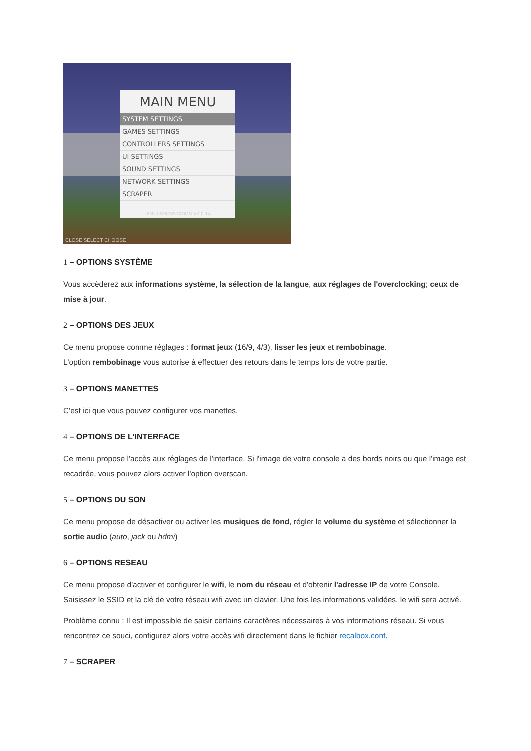MAIN MENU
SYSTEM SETTINGS
GAMES SETTINGS
CONTROLLERS SETTINGS
UI SETTINGS
SOUND SETTINGS
NETWORK SETTINGS
SCRAPER
EMULATIONSTATION V2.0.1A
CLOSE SELECT CHOOSE
1 – OPTIONS SYSTÈME
Vous accèderez aux informations système, la sélection de la langue, aux réglages de l'overclocking; ceux de mise à jour.
2 – OPTIONS DES JEUX
Ce menu propose comme réglages : format jeux (16/9, 4/3), lisser les jeux et rembobinage.
L'option rembobinage vous autorise à effectuer des retours dans le temps lors de votre partie.
3 – OPTIONS MANETTES
C'est ici que vous pouvez configurer vos manettes.
4 – OPTIONS DE L'INTERFACE
Ce menu propose l'accès aux réglages de l'interface. Si l'image de votre console a des bords noirs ou que l'image est recadrée, vous pouvez alors activer l'option overscan.
5 – OPTIONS DU SON
Ce menu propose de désactiver ou activer les musiques de fond, régler le volume du système et sélectionner la sortie audio (auto, jack ou hdmi)
6 – OPTIONS RESEAU
Ce menu propose d'activer et configurer le wifi, le nom du réseau et d'obtenir l'adresse IP de votre Console. Saisissez le SSID et la clé de votre réseau wifi avec un clavier. Une fois les informations validées, le wifi sera activé.
Problème connu : Il est impossible de saisir certains caractères nécessaires à vos informations réseau. Si vous rencontrez ce souci, configurez alors votre accès wifi directement dans le fichier recalbox.conf.
7 – SCRAPER